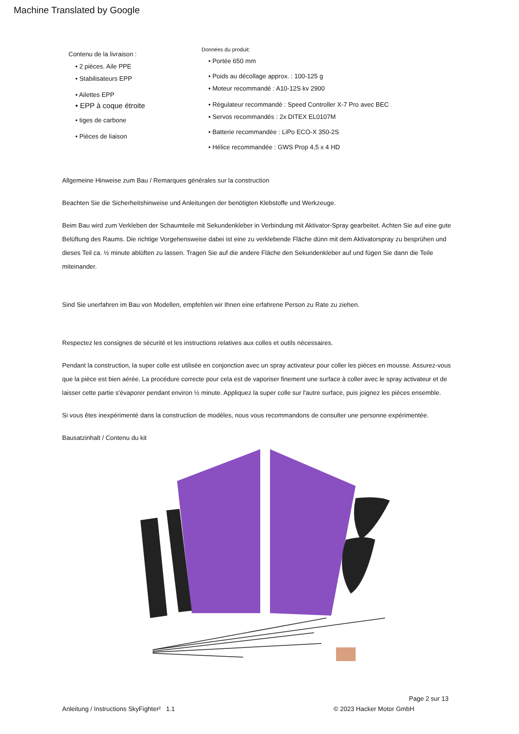Machine Translated by Google
Contenu de la livraison :
• 2 pièces. Aile PPE
• Stabilisateurs EPP
• Ailettes EPP
• EPP à coque étroite
• tiges de carbone
• Pièces de liaison
Données du produit:
• Portée 650 mm
• Poids au décollage approx. : 100-125 g
• Moteur recommandé : A10-12S kv 2900
• Régulateur recommandé : Speed Controller X-7 Pro avec BEC
• Servos recommandés : 2x DITEX EL0107M
• Batterie recommandée : LiPo ECO-X 350-2S
• Hélice recommandée : GWS Prop 4,5 x 4 HD
Allgemeine Hinweise zum Bau / Remarques générales sur la construction
Beachten Sie die Sicherheitshinweise und Anleitungen der benötigten Klebstoffe und Werkzeuge.
Beim Bau wird zum Verkleben der Schaumteile mit Sekundenkleber in Verbindung mit Aktivator-Spray gearbeitet. Achten Sie auf eine gute Belüftung des Raums. Die richtige Vorgehensweise dabei ist eine zu verklebende Fläche dünn mit dem Aktivatorspray zu besprühen und dieses Teil ca. ½ minute ablüften zu lassen. Tragen Sie auf die andere Fläche den Sekundenkleber auf und fügen Sie dann die Teile miteinander.
Sind Sie unerfahren im Bau von Modellen, empfehlen wir Ihnen eine erfahrene Person zu Rate zu ziehen.
Respectez les consignes de sécurité et les instructions relatives aux colles et outils nécessaires.
Pendant la construction, la super colle est utilisée en conjonction avec un spray activateur pour coller les pièces en mousse. Assurez-vous que la pièce est bien aérée. La procédure correcte pour cela est de vaporiser finement une surface à coller avec le spray activateur et de laisser cette partie s'évaporer pendant environ ½ minute. Appliquez la super colle sur l'autre surface, puis joignez les pièces ensemble.
Si vous êtes inexpérimenté dans la construction de modèles, nous vous recommandons de consulter une personne expérimentée.
Bausatzinhalt / Contenu du kit
Page 2 sur 13
Anleitung / Instructions SkyFighter² 1.1 © 2023 Hacker Motor GmbH